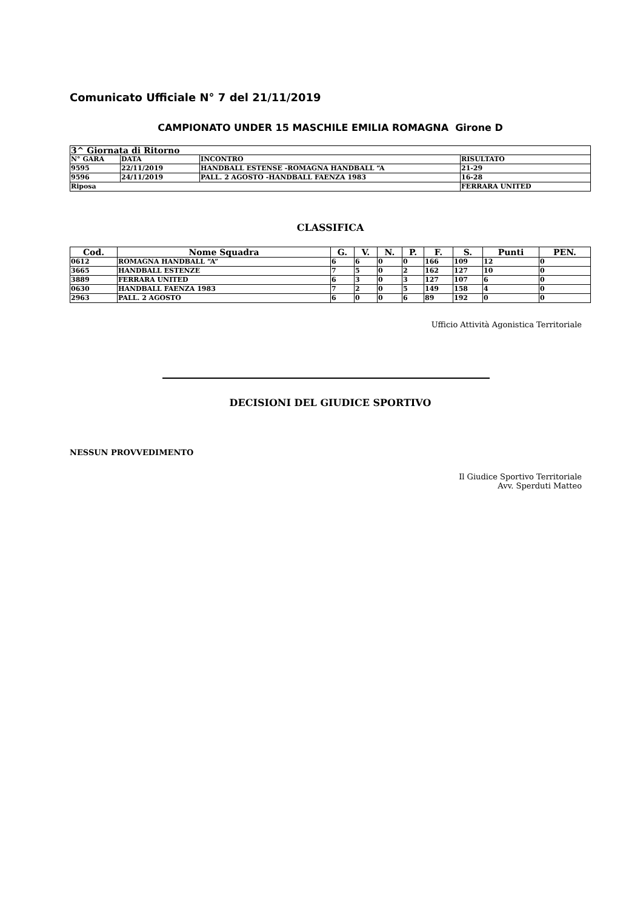Comunicato Ufficiale N° 7 del 21/11/2019
CAMPIONATO UNDER 15 MASCHILE EMILIA ROMAGNA Girone D
| 3^ Giornata di Ritorno | | | |
| N° GARA | DATA | INCONTRO | RISULTATO |
| 9595 | 22/11/2019 | HANDBALL ESTENSE -ROMAGNA HANDBALL “A | 21-29 |
| 9596 | 24/11/2019 | PALL. 2 AGOSTO -HANDBALL FAENZA 1983 | 16-28 |
| Riposa | | | FERRARA UNITED |
CLASSIFICA
| Cod. | Nome Squadra | G. | V. | N. | P. | F. | S. | Punti | PEN. |
| --- | --- | --- | --- | --- | --- | --- | --- | --- | --- |
| 0612 | ROMAGNA HANDBALL “A” | 6 | 6 | 0 | 0 | 166 | 109 | 12 | 0 |
| 3665 | HANDBALL ESTENZE | 7 | 5 | 0 | 2 | 162 | 127 | 10 | 0 |
| 3889 | FERRARA UNITED | 6 | 3 | 0 | 3 | 127 | 107 | 6 | 0 |
| 0630 | HANDBALL FAENZA 1983 | 7 | 2 | 0 | 5 | 149 | 158 | 4 | 0 |
| 2963 | PALL. 2 AGOSTO | 6 | 0 | 0 | 6 | 89 | 192 | 0 | 0 |
Ufficio Attività Agonistica Territoriale
DECISIONI DEL GIUDICE SPORTIVO
NESSUN PROVVEDIMENTO
Il Giudice Sportivo Territoriale
Avv. Sperduti Matteo